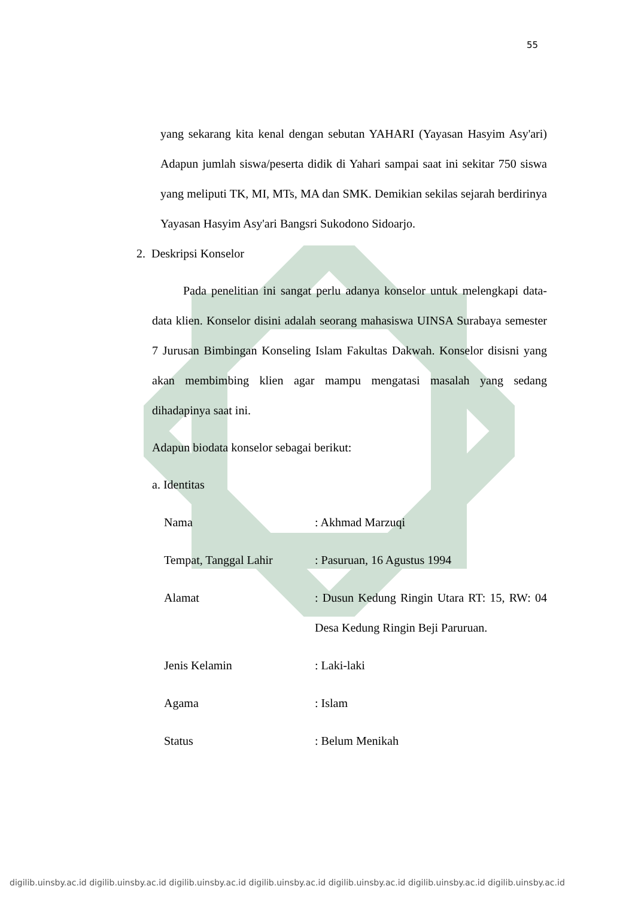55
yang sekarang kita kenal dengan sebutan YAHARI (Yayasan Hasyim Asy'ari) Adapun jumlah siswa/peserta didik di Yahari sampai saat ini sekitar 750 siswa yang meliputi TK, MI, MTs, MA dan SMK. Demikian sekilas sejarah berdirinya Yayasan Hasyim Asy'ari Bangsri Sukodono Sidoarjo.
2. Deskripsi Konselor
Pada penelitian ini sangat perlu adanya konselor untuk melengkapi data-data klien. Konselor disini adalah seorang mahasiswa UINSA Surabaya semester 7 Jurusan Bimbingan Konseling Islam Fakultas Dakwah. Konselor disisni yang akan membimbing klien agar mampu mengatasi masalah yang sedang dihadapinya saat ini.
Adapun biodata konselor sebagai berikut:
a. Identitas
Nama : Akhmad Marzuqi
Tempat, Tanggal Lahir : Pasuruan, 16 Agustus 1994
Alamat : Dusun Kedung Ringin Utara RT: 15, RW: 04 Desa Kedung Ringin Beji Paruruan.
Jenis Kelamin : Laki-laki
Agama : Islam
Status : Belum Menikah
digilib.uinsby.ac.id digilib.uinsby.ac.id digilib.uinsby.ac.id digilib.uinsby.ac.id digilib.uinsby.ac.id digilib.uinsby.ac.id digilib.uinsby.ac.id